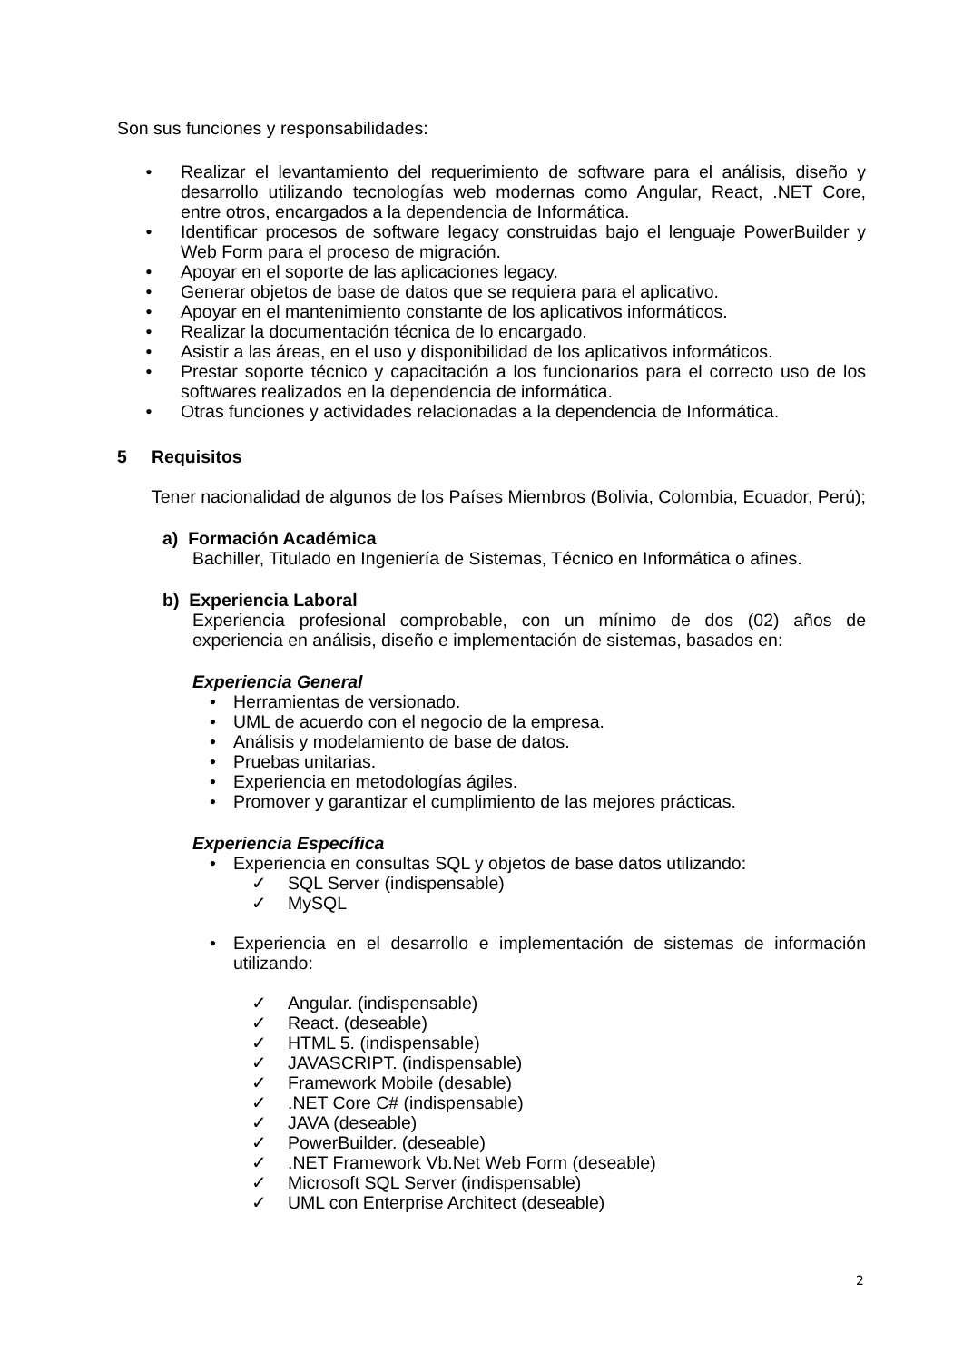Son sus funciones y responsabilidades:
• Realizar el levantamiento del requerimiento de software para el análisis, diseño y desarrollo utilizando tecnologías web modernas como Angular, React, .NET Core, entre otros, encargados a la dependencia de Informática.
• Identificar procesos de software legacy construidas bajo el lenguaje PowerBuilder y Web Form para el proceso de migración.
• Apoyar en el soporte de las aplicaciones legacy.
• Generar objetos de base de datos que se requiera para el aplicativo.
• Apoyar en el mantenimiento constante de los aplicativos informáticos.
• Realizar la documentación técnica de lo encargado.
• Asistir a las áreas, en el uso y disponibilidad de los aplicativos informáticos.
• Prestar soporte técnico y capacitación a los funcionarios para el correcto uso de los softwares realizados en la dependencia de informática.
• Otras funciones y actividades relacionadas a la dependencia de Informática.
5 Requisitos
Tener nacionalidad de algunos de los Países Miembros (Bolivia, Colombia, Ecuador, Perú);
a) Formación Académica
Bachiller, Titulado en Ingeniería de Sistemas, Técnico en Informática o afines.
b) Experiencia Laboral
Experiencia profesional comprobable, con un mínimo de dos (02) años de experiencia en análisis, diseño e implementación de sistemas, basados en:
Experiencia General
• Herramientas de versionado.
• UML de acuerdo con el negocio de la empresa.
• Análisis y modelamiento de base de datos.
• Pruebas unitarias.
• Experiencia en metodologías ágiles.
• Promover y garantizar el cumplimiento de las mejores prácticas.
Experiencia Específica
• Experiencia en consultas SQL y objetos de base datos utilizando:
✓ SQL Server (indispensable)
✓ MySQL
• Experiencia en el desarrollo e implementación de sistemas de información utilizando:
✓ Angular. (indispensable)
✓ React. (deseable)
✓ HTML 5. (indispensable)
✓ JAVASCRIPT. (indispensable)
✓ Framework Mobile (desable)
✓.NET Core C# (indispensable)
✓ JAVA (deseable)
✓ PowerBuilder. (deseable)
✓.NET Framework Vb.Net Web Form (deseable)
✓ Microsoft SQL Server (indispensable)
✓ UML con Enterprise Architect (deseable)
2